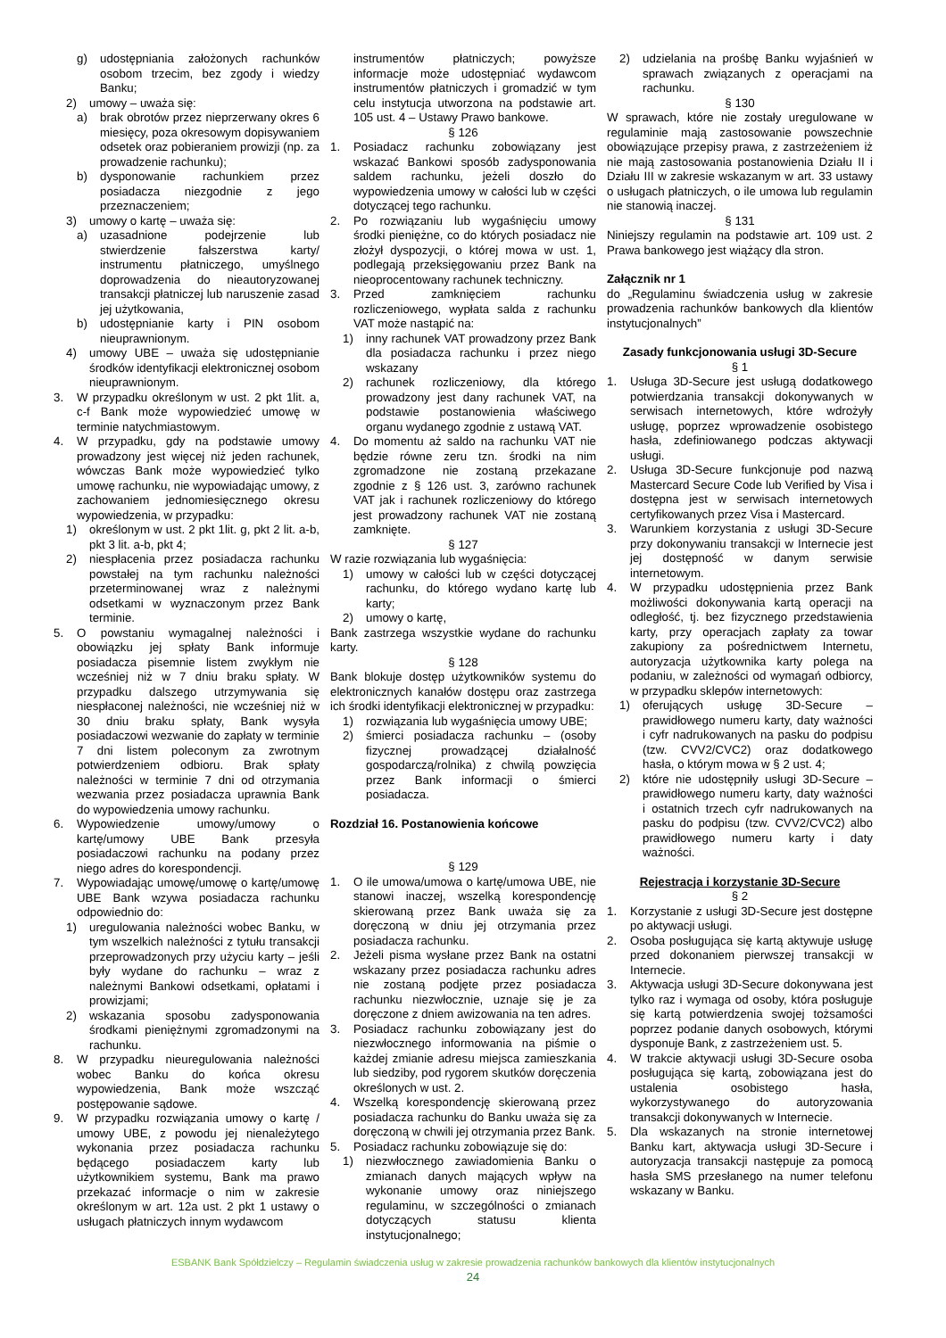g) udostępniania założonych rachunków osobom trzecim, bez zgody i wiedzy Banku;
2) umowy – uważa się:
a) brak obrotów przez nieprzerwany okres 6 miesięcy, poza okresowym dopisywaniem odsetek oraz pobieraniem prowizji (np. za prowadzenie rachunku);
b) dysponowanie rachunkiem przez posiadacza niezgodnie z jego przeznaczeniem;
3) umowy o kartę – uważa się:
a) uzasadnione podejrzenie lub stwierdzenie fałszerstwa karty/ instrumentu płatniczego, umyślnego doprowadzenia do nieautoryzowanej transakcji płatniczej lub naruszenie zasad jej użytkowania,
b) udostępnianie karty i PIN osobom nieuprawnionym.
4) umowy UBE – uważa się udostępnianie środków identyfikacji elektronicznej osobom nieuprawnionym.
3. W przypadku określonym w ust. 2 pkt 1lit. a, c-f Bank może wypowiedzieć umowę w terminie natychmiastowym.
4. W przypadku, gdy na podstawie umowy prowadzony jest więcej niż jeden rachunek, wówczas Bank może wypowiedzieć tylko umowę rachunku, nie wypowiadając umowy, z zachowaniem jednomiesięcznego okresu wypowiedzenia, w przypadku:
1) określonym w ust. 2 pkt 1lit. g, pkt 2 lit. a-b, pkt 3 lit. a-b, pkt 4;
2) niespłacenia przez posiadacza rachunku powstałej na tym rachunku należności przeterminowanej wraz z należnymi odsetkami w wyznaczonym przez Bank terminie.
5. O powstaniu wymagalnej należności i obowiązku jej spłaty Bank informuje posiadacza pisemnie listem zwykłym nie wcześniej niż w 7 dniu braku spłaty. W przypadku dalszego utrzymywania się niespłaconej należności, nie wcześniej niż w 30 dniu braku spłaty, Bank wysyła posiadaczowi wezwanie do zapłaty w terminie 7 dni listem poleconym za zwrotnym potwierdzeniem odbioru. Brak spłaty należności w terminie 7 dni od otrzymania wezwania przez posiadacza uprawnia Bank do wypowiedzenia umowy rachunku.
6. Wypowiedzenie umowy/umowy o kartę/umowy UBE Bank przesyła posiadaczowi rachunku na podany przez niego adres do korespondencji.
7. Wypowiadając umowę/umowę o kartę/umowę UBE Bank wzywa posiadacza rachunku odpowiednio do:
1) uregulowania należności wobec Banku, w tym wszelkich należności z tytułu transakcji przeprowadzonych przy użyciu karty – jeśli były wydane do rachunku – wraz z należnymi Bankowi odsetkami, opłatami i prowizjami;
2) wskazania sposobu zadysponowania środkami pieniężnymi zgromadzonymi na rachunku.
8. W przypadku nieuregulowania należności wobec Banku do końca okresu wypowiedzenia, Bank może wszcząć postępowanie sądowe.
9. W przypadku rozwiązania umowy o kartę / umowy UBE, z powodu jej nienależytego wykonania przez posiadacza rachunku będącego posiadaczem karty lub użytkownikiem systemu, Bank ma prawo przekazać informacje o nim w zakresie określonym w art. 12a ust. 2 pkt 1 ustawy o usługach płatniczych innym wydawcom
instrumentów płatniczych; powyższe informacje może udostępniać wydawcom instrumentów płatniczych i gromadzić w tym celu instytucja utworzona na podstawie art. 105 ust. 4 – Ustawy Prawo bankowe.
§ 126
1. Posiadacz rachunku zobowiązany jest wskazać Bankowi sposób zadysponowania saldem rachunku, jeżeli doszło do wypowiedzenia umowy w całości lub w części dotyczącej tego rachunku.
2. Po rozwiązaniu lub wygaśnięciu umowy środki pieniężne, co do których posiadacz nie złożył dyspozycji, o której mowa w ust. 1, podlegają przeksięgowaniu przez Bank na nieoprocentowany rachunek techniczny.
3. Przed zamknięciem rachunku rozliczeniowego, wypłata salda z rachunku VAT może nastąpić na:
1) inny rachunek VAT prowadzony przez Bank dla posiadacza rachunku i przez niego wskazany
2) rachunek rozliczeniowy, dla którego prowadzony jest dany rachunek VAT, na podstawie postanowienia właściwego organu wydanego zgodnie z ustawą VAT.
4. Do momentu aż saldo na rachunku VAT nie będzie równe zeru tzn. środki na nim zgromadzone nie zostaną przekazane zgodnie z § 126 ust. 3, zarówno rachunek VAT jak i rachunek rozliczeniowy do którego jest prowadzony rachunek VAT nie zostaną zamknięte.
§ 127
W razie rozwiązania lub wygaśnięcia:
1) umowy w całości lub w części dotyczącej rachunku, do którego wydano kartę lub karty;
2) umowy o kartę,
Bank zastrzega wszystkie wydane do rachunku karty.
§ 128
Bank blokuje dostęp użytkowników systemu do elektronicznych kanałów dostępu oraz zastrzega ich środki identyfikacji elektronicznej w przypadku:
1) rozwiązania lub wygaśnięcia umowy UBE;
2) śmierci posiadacza rachunku – (osoby fizycznej prowadzącej działalność gospodarczą/rolnika) z chwilą powzięcia przez Bank informacji o śmierci posiadacza.
Rozdział 16. Postanowienia końcowe
§ 129
1. O ile umowa/umowa o kartę/umowa UBE, nie stanowi inaczej, wszelką korespondencję skierowaną przez Bank uważa się za doręczoną w dniu jej otrzymania przez posiadacza rachunku.
2. Jeżeli pisma wysłane przez Bank na ostatni wskazany przez posiadacza rachunku adres nie zostaną podjęte przez posiadacza rachunku niezwłocznie, uznaje się je za doręczone z dniem awizowania na ten adres.
3. Posiadacz rachunku zobowiązany jest do niezwłocznego informowania na piśmie o każdej zmianie adresu miejsca zamieszkania lub siedziby, pod rygorem skutków doręczenia określonych w ust. 2.
4. Wszelką korespondencję skierowaną przez posiadacza rachunku do Banku uważa się za doręczoną w chwili jej otrzymania przez Bank.
5. Posiadacz rachunku zobowiązuje się do:
1) niezwłocznego zawiadomienia Banku o zmianach danych mających wpływ na wykonanie umowy oraz niniejszego regulaminu, w szczególności o zmianach dotyczących statusu klienta instytucjonalnego;
2) udzielania na prośbę Banku wyjaśnień w sprawach związanych z operacjami na rachunku.
§ 130
W sprawach, które nie zostały uregulowane w regulaminie mają zastosowanie powszechnie obowiązujące przepisy prawa, z zastrzeżeniem iż nie mają zastosowania postanowienia Działu II i Działu III w zakresie wskazanym w art. 33 ustawy o usługach płatniczych, o ile umowa lub regulamin nie stanowią inaczej.
§ 131
Niniejszy regulamin na podstawie art. 109 ust. 2 Prawa bankowego jest wiążący dla stron.
Załącznik nr 1
do „Regulaminu świadczenia usług w zakresie prowadzenia rachunków bankowych dla klientów instytucjonalnych”
Zasady funkcjonowania usługi 3D-Secure
§ 1
1. Usługa 3D-Secure jest usługą dodatkowego potwierdzania transakcji dokonywanych w serwisach internetowych, które wdrożyły usługę, poprzez wprowadzenie osobistego hasła, zdefiniowanego podczas aktywacji usługi.
2. Usługa 3D-Secure funkcjonuje pod nazwą Mastercard Secure Code lub Verified by Visa i dostępna jest w serwisach internetowych certyfikowanych przez Visa i Mastercard.
3. Warunkiem korzystania z usługi 3D-Secure przy dokonywaniu transakcji w Internecie jest jej dostępność w danym serwisie internetowym.
4. W przypadku udostępnienia przez Bank możliwości dokonywania kartą operacji na odległość, tj. bez fizycznego przedstawienia karty, przy operacjach zapłaty za towar zakupiony za pośrednictwem Internetu, autoryzacja użytkownika karty polega na podaniu, w zależności od wymagań odbiorcy, w przypadku sklepów internetowych:
1) oferujących usługę 3D-Secure – prawidłowego numeru karty, daty ważności i cyfr nadrukowanych na pasku do podpisu (tzw. CVV2/CVC2) oraz dodatkowego hasła, o którym mowa w § 2 ust. 4;
2) które nie udostępniły usługi 3D-Secure – prawidłowego numeru karty, daty ważności i ostatnich trzech cyfr nadrukowanych na pasku do podpisu (tzw. CVV2/CVC2) albo prawidłowego numeru karty i daty ważności.
Rejestracja i korzystanie 3D-Secure
§ 2
1. Korzystanie z usługi 3D-Secure jest dostępne po aktywacji usługi.
2. Osoba posługująca się kartą aktywuje usługę przed dokonaniem pierwszej transakcji w Internecie.
3. Aktywacja usługi 3D-Secure dokonywana jest tylko raz i wymaga od osoby, która posługuje się kartą potwierdzenia swojej tożsamości poprzez podanie danych osobowych, którymi dysponuje Bank, z zastrzeżeniem ust. 5.
4. W trakcie aktywacji usługi 3D-Secure osoba posługująca się kartą, zobowiązana jest do ustalenia osobistego hasła, wykorzystywanego do autoryzowania transakcji dokonywanych w Internecie.
5. Dla wskazanych na stronie internetowej Banku kart, aktywacja usługi 3D-Secure i autoryzacja transakcji następuje za pomocą hasła SMS przesłanego na numer telefonu wskazany w Banku.
ESBANK Bank Spółdzielczy – Regulamin świadczenia usług w zakresie prowadzenia rachunków bankowych dla klientów instytucjonalnych
24